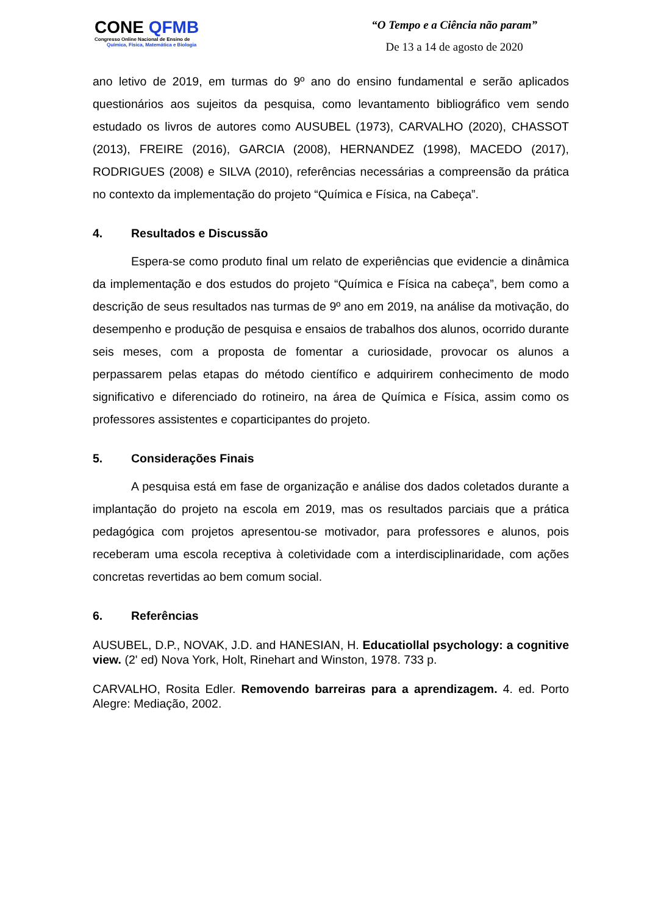CONE QFMB
Congresso Online Nacional de Ensino de
Química, Física, Matemática e Biologia
“O Tempo e a Ciência não param”
De 13 a 14 de agosto de 2020
ano letivo de 2019, em turmas do 9º ano do ensino fundamental e serão aplicados questionários aos sujeitos da pesquisa, como levantamento bibliográfico vem sendo estudado os livros de autores como AUSUBEL (1973), CARVALHO (2020), CHASSOT (2013), FREIRE (2016), GARCIA (2008), HERNANDEZ (1998), MACEDO (2017), RODRIGUES (2008) e SILVA (2010), referências necessárias a compreensão da prática no contexto da implementação do projeto “Química e Física, na Cabeça”.
4. Resultados e Discussão
Espera-se como produto final um relato de experiências que evidencie a dinâmica da implementação e dos estudos do projeto “Química e Física na cabeça”, bem como a descrição de seus resultados nas turmas de 9º ano em 2019, na análise da motivação, do desempenho e produção de pesquisa e ensaios de trabalhos dos alunos, ocorrido durante seis meses, com a proposta de fomentar a curiosidade, provocar os alunos a perpassarem pelas etapas do método científico e adquirirem conhecimento de modo significativo e diferenciado do rotineiro, na área de Química e Física, assim como os professores assistentes e coparticipantes do projeto.
5. Considerações Finais
A pesquisa está em fase de organização e análise dos dados coletados durante a implantação do projeto na escola em 2019, mas os resultados parciais que a prática pedagógica com projetos apresentou-se motivador, para professores e alunos, pois receberam uma escola receptiva à coletividade com a interdisciplinaridade, com ações concretas revertidas ao bem comum social.
6. Referências
AUSUBEL, D.P., NOVAK, J.D. and HANESIAN, H. Educatiollal psychology: a cognitive view. (2' ed) Nova York, Holt, Rinehart and Winston, 1978. 733 p.
CARVALHO, Rosita Edler. Removendo barreiras para a aprendizagem. 4. ed. Porto Alegre: Mediação, 2002.